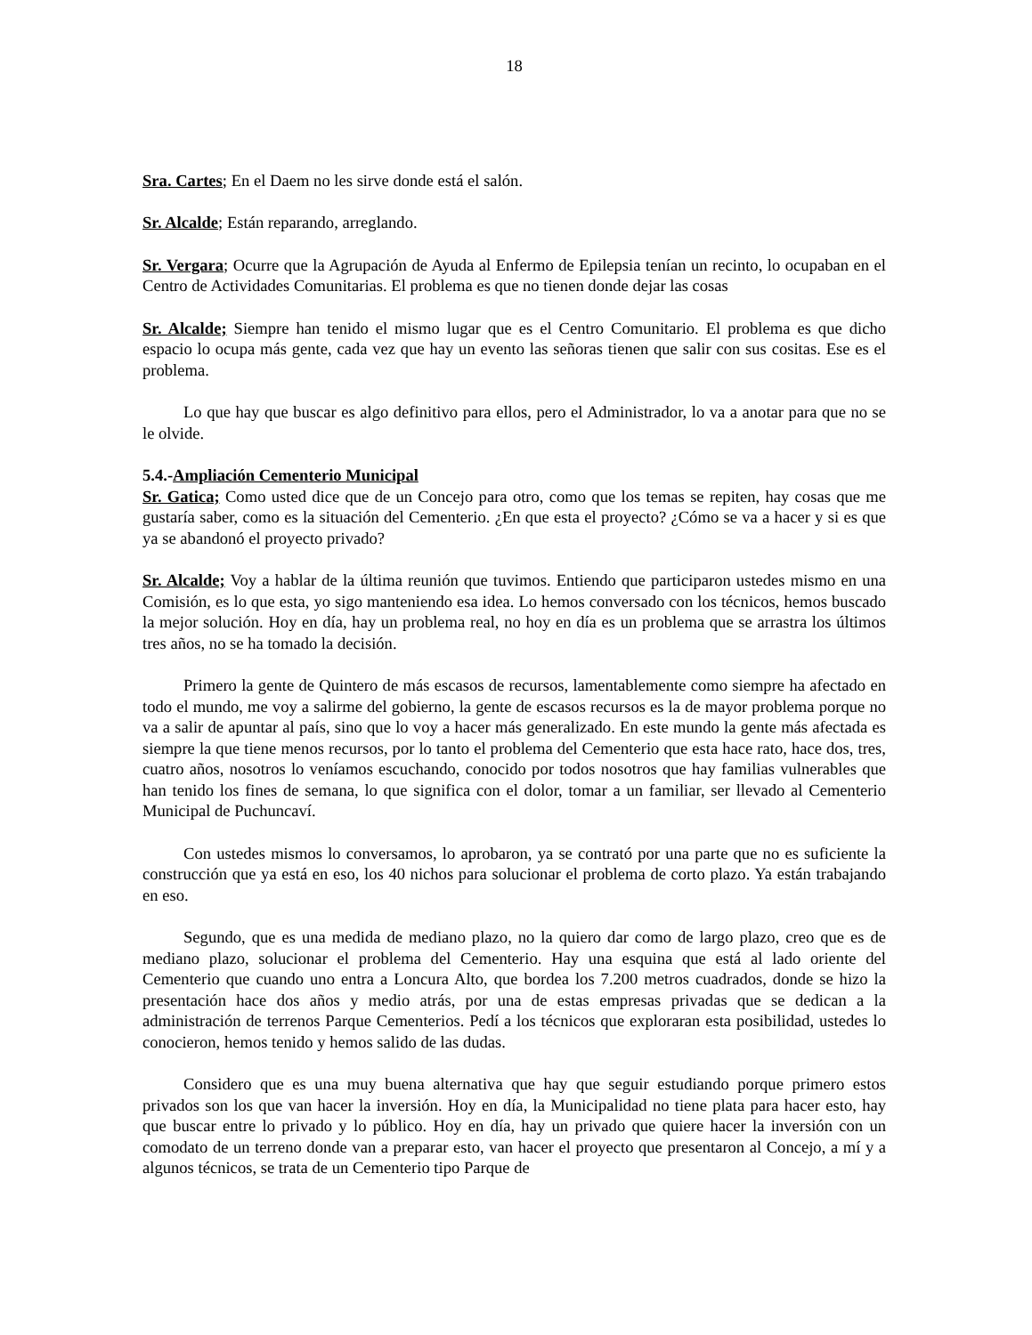18
Sra. Cartes; En el Daem no les sirve donde está el salón.
Sr. Alcalde; Están reparando, arreglando.
Sr. Vergara; Ocurre que la Agrupación de Ayuda al Enfermo de Epilepsia tenían un recinto, lo ocupaban en el Centro de Actividades Comunitarias. El problema es que no tienen donde dejar las cosas
Sr. Alcalde; Siempre han tenido el mismo lugar que es el Centro Comunitario. El problema es que dicho espacio lo ocupa más gente, cada vez que hay un evento las señoras tienen que salir con sus cositas. Ese es el problema.
Lo que hay que buscar es algo definitivo para ellos, pero el Administrador, lo va a anotar para que no se le olvide.
5.4.-Ampliación Cementerio Municipal
Sr. Gatica; Como usted dice que de un Concejo para otro, como que los temas se repiten, hay cosas que me gustaría saber, como es la situación del Cementerio. ¿En que esta el proyecto? ¿Cómo se va a hacer y si es que ya se abandonó el proyecto privado?
Sr. Alcalde; Voy a hablar de la última reunión que tuvimos. Entiendo que participaron ustedes mismo en una Comisión, es lo que esta, yo sigo manteniendo esa idea. Lo hemos conversado con los técnicos, hemos buscado la mejor solución. Hoy en día, hay un problema real, no hoy en día es un problema que se arrastra los últimos tres años, no se ha tomado la decisión.
Primero la gente de Quintero de más escasos de recursos, lamentablemente como siempre ha afectado en todo el mundo, me voy a salirme del gobierno, la gente de escasos recursos es la de mayor problema porque no va a salir de apuntar al país, sino que lo voy a hacer más generalizado. En este mundo la gente más afectada es siempre la que tiene menos recursos, por lo tanto el problema del Cementerio que esta hace rato, hace dos, tres, cuatro años, nosotros lo veníamos escuchando, conocido por todos nosotros que hay familias vulnerables que han tenido los fines de semana, lo que significa con el dolor, tomar a un familiar, ser llevado al Cementerio Municipal de Puchuncaví.
Con ustedes mismos lo conversamos, lo aprobaron, ya se contrató por una parte que no es suficiente la construcción que ya está en eso, los 40 nichos para solucionar el problema de corto plazo. Ya están trabajando en eso.
Segundo, que es una medida de mediano plazo, no la quiero dar como de largo plazo, creo que es de mediano plazo, solucionar el problema del Cementerio. Hay una esquina que está al lado oriente del Cementerio que cuando uno entra a Loncura Alto, que bordea los 7.200 metros cuadrados, donde se hizo la presentación hace dos años y medio atrás, por una de estas empresas privadas que se dedican a la administración de terrenos Parque Cementerios. Pedí a los técnicos que exploraran esta posibilidad, ustedes lo conocieron, hemos tenido y hemos salido de las dudas.
Considero que es una muy buena alternativa que hay que seguir estudiando porque primero estos privados son los que van hacer la inversión. Hoy en día, la Municipalidad no tiene plata para hacer esto, hay que buscar entre lo privado y lo público. Hoy en día, hay un privado que quiere hacer la inversión con un comodato de un terreno donde van a preparar esto, van hacer el proyecto que presentaron al Concejo, a mí y a algunos técnicos, se trata de un Cementerio tipo Parque de